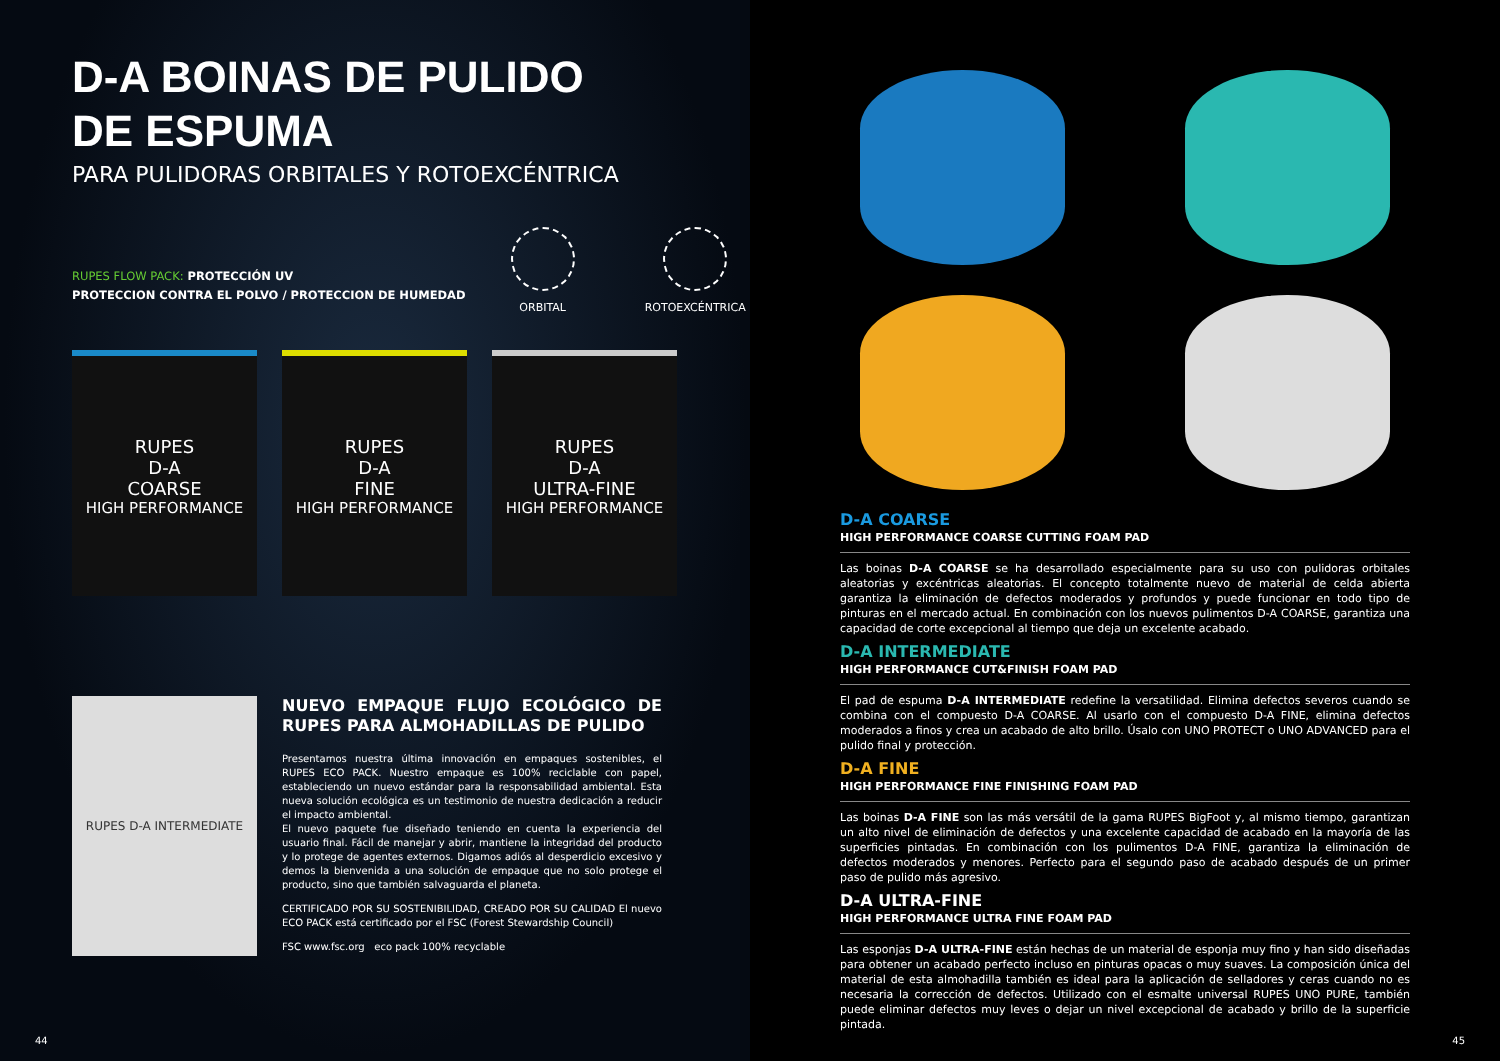D-A BOINAS DE PULIDO
DE ESPUMA
PARA PULIDORAS ORBITALES Y ROTOEXCÉNTRICA
RUPES FLOW PACK: PROTECCIÓN UV
PROTECCION CONTRA EL POLVO / PROTECCION DE HUMEDAD
ORBITAL ROTOEXCÉNTRICA
RUPES
D-A
COARSE
HIGH PERFORMANCE
RUPES
D-A
FINE
HIGH PERFORMANCE
RUPES
D-A
ULTRA-FINE
HIGH PERFORMANCE
RUPES D-A INTERMEDIATE
NUEVO EMPAQUE FLUJO ECOLÓGICO DE RUPES PARA ALMOHADILLAS DE PULIDO
Presentamos nuestra última innovación en empaques sostenibles, el RUPES ECO PACK. Nuestro empaque es 100% reciclable con papel, estableciendo un nuevo estándar para la responsabilidad ambiental. Esta nueva solución ecológica es un testimonio de nuestra dedicación a reducir el impacto ambiental.
El nuevo paquete fue diseñado teniendo en cuenta la experiencia del usuario final. Fácil de manejar y abrir, mantiene la integridad del producto y lo protege de agentes externos. Digamos adiós al desperdicio excesivo y demos la bienvenida a una solución de empaque que no solo protege el producto, sino que también salvaguarda el planeta.
CERTIFICADO POR SU SOSTENIBILIDAD, CREADO POR SU CALIDAD El nuevo ECO PACK está certificado por el FSC (Forest Stewardship Council)
FSC www.fsc.org eco pack 100% recyclable
44
D-A COARSE
HIGH PERFORMANCE COARSE CUTTING FOAM PAD
Las boinas D-A COARSE se ha desarrollado especialmente para su uso con pulidoras orbitales aleatorias y excéntricas aleatorias. El concepto totalmente nuevo de material de celda abierta garantiza la eliminación de defectos moderados y profundos y puede funcionar en todo tipo de pinturas en el mercado actual. En combinación con los nuevos pulimentos D-A COARSE, garantiza una capacidad de corte excepcional al tiempo que deja un excelente acabado.
D-A INTERMEDIATE
HIGH PERFORMANCE CUT&FINISH FOAM PAD
El pad de espuma D-A INTERMEDIATE redefine la versatilidad. Elimina defectos severos cuando se combina con el compuesto D-A COARSE. Al usarlo con el compuesto D-A FINE, elimina defectos moderados a finos y crea un acabado de alto brillo. Úsalo con UNO PROTECT o UNO ADVANCED para el pulido final y protección.
D-A FINE
HIGH PERFORMANCE FINE FINISHING FOAM PAD
Las boinas D-A FINE son las más versátil de la gama RUPES BigFoot y, al mismo tiempo, garantizan un alto nivel de eliminación de defectos y una excelente capacidad de acabado en la mayoría de las superficies pintadas. En combinación con los pulimentos D-A FINE, garantiza la eliminación de defectos moderados y menores. Perfecto para el segundo paso de acabado después de un primer paso de pulido más agresivo.
D-A ULTRA-FINE
HIGH PERFORMANCE ULTRA FINE FOAM PAD
Las esponjas D-A ULTRA-FINE están hechas de un material de esponja muy fino y han sido diseñadas para obtener un acabado perfecto incluso en pinturas opacas o muy suaves. La composición única del material de esta almohadilla también es ideal para la aplicación de selladores y ceras cuando no es necesaria la corrección de defectos. Utilizado con el esmalte universal RUPES UNO PURE, también puede eliminar defectos muy leves o dejar un nivel excepcional de acabado y brillo de la superficie pintada.
45